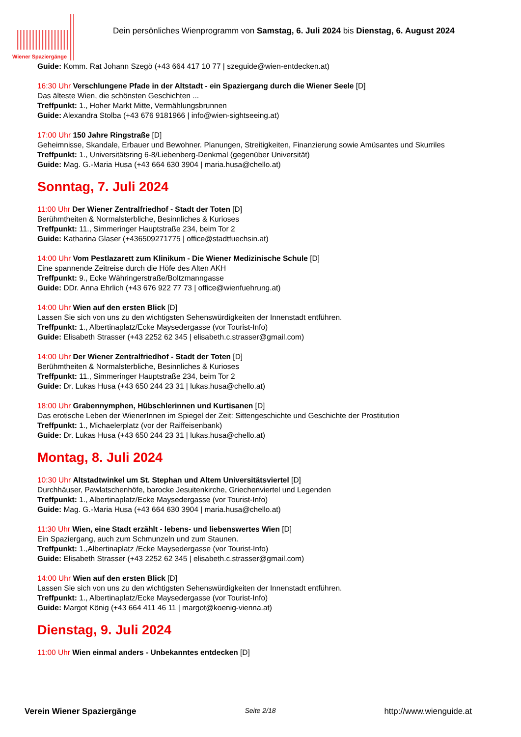Wiener Spaziergänge
Dein persönliches Wienprogramm von Samstag, 6. Juli 2024 bis Dienstag, 6. August 2024
Guide: Komm. Rat Johann Szegö (+43 664 417 10 77 | szeguide@wien-entdecken.at)
16:30 Uhr Verschlungene Pfade in der Altstadt - ein Spaziergang durch die Wiener Seele [D]
Das älteste Wien, die schönsten Geschichten ...
Treffpunkt: 1., Hoher Markt Mitte, Vermählungsbrunnen
Guide: Alexandra Stolba (+43 676 9181966 | info@wien-sightseeing.at)
17:00 Uhr 150 Jahre Ringstraße [D]
Geheimnisse, Skandale, Erbauer und Bewohner. Planungen, Streitigkeiten, Finanzierung sowie Amüsantes und Skurriles
Treffpunkt: 1., Universitätsring 6-8/Liebenberg-Denkmal (gegenüber Universität)
Guide: Mag. G.-Maria Husa (+43 664 630 3904 | maria.husa@chello.at)
Sonntag, 7. Juli 2024
11:00 Uhr Der Wiener Zentralfriedhof - Stadt der Toten [D]
Berühmtheiten & Normalsterbliche, Besinnliches & Kurioses
Treffpunkt: 11., Simmeringer Hauptstraße 234, beim Tor 2
Guide: Katharina Glaser (+436509271775 | office@stadtfuechsin.at)
14:00 Uhr Vom Pestlazarett zum Klinikum - Die Wiener Medizinische Schule [D]
Eine spannende Zeitreise durch die Höfe des Alten AKH
Treffpunkt: 9., Ecke Währingerstraße/Boltzmanngasse
Guide: DDr. Anna Ehrlich (+43 676 922 77 73 | office@wienfuehrung.at)
14:00 Uhr Wien auf den ersten Blick [D]
Lassen Sie sich von uns zu den wichtigsten Sehenswürdigkeiten der Innenstadt entführen.
Treffpunkt: 1., Albertinaplatz/Ecke Maysedergasse (vor Tourist-Info)
Guide: Elisabeth Strasser (+43 2252 62 345 | elisabeth.c.strasser@gmail.com)
14:00 Uhr Der Wiener Zentralfriedhof - Stadt der Toten [D]
Berühmtheiten & Normalsterbliche, Besinnliches & Kurioses
Treffpunkt: 11., Simmeringer Hauptstraße 234, beim Tor 2
Guide: Dr. Lukas Husa (+43 650 244 23 31 | lukas.husa@chello.at)
18:00 Uhr Grabennymphen, Hübschlerinnen und Kurtisanen [D]
Das erotische Leben der WienerInnen im Spiegel der Zeit: Sittengeschichte und Geschichte der Prostitution
Treffpunkt: 1., Michaelerplatz (vor der Raiffeisenbank)
Guide: Dr. Lukas Husa (+43 650 244 23 31 | lukas.husa@chello.at)
Montag, 8. Juli 2024
10:30 Uhr Altstadtwinkel um St. Stephan und Altem Universitätsviertel [D]
Durchhäuser, Pawlatschenhöfe, barocke Jesuitenkirche, Griechenviertel und Legenden
Treffpunkt: 1., Albertinaplatz/Ecke Maysedergasse (vor Tourist-Info)
Guide: Mag. G.-Maria Husa (+43 664 630 3904 | maria.husa@chello.at)
11:30 Uhr Wien, eine Stadt erzählt - lebens- und liebenswertes Wien [D]
Ein Spaziergang, auch zum Schmunzeln und zum Staunen.
Treffpunkt: 1.,Albertinaplatz /Ecke Maysedergasse (vor Tourist-Info)
Guide: Elisabeth Strasser (+43 2252 62 345 | elisabeth.c.strasser@gmail.com)
14:00 Uhr Wien auf den ersten Blick [D]
Lassen Sie sich von uns zu den wichtigsten Sehenswürdigkeiten der Innenstadt entführen.
Treffpunkt: 1., Albertinaplatz/Ecke Maysedergasse (vor Tourist-Info)
Guide: Margot König (+43 664 411 46 11 | margot@koenig-vienna.at)
Dienstag, 9. Juli 2024
11:00 Uhr Wien einmal anders - Unbekanntes entdecken [D]
Verein Wiener Spaziergänge Seite 2/18 http://www.wienguide.at